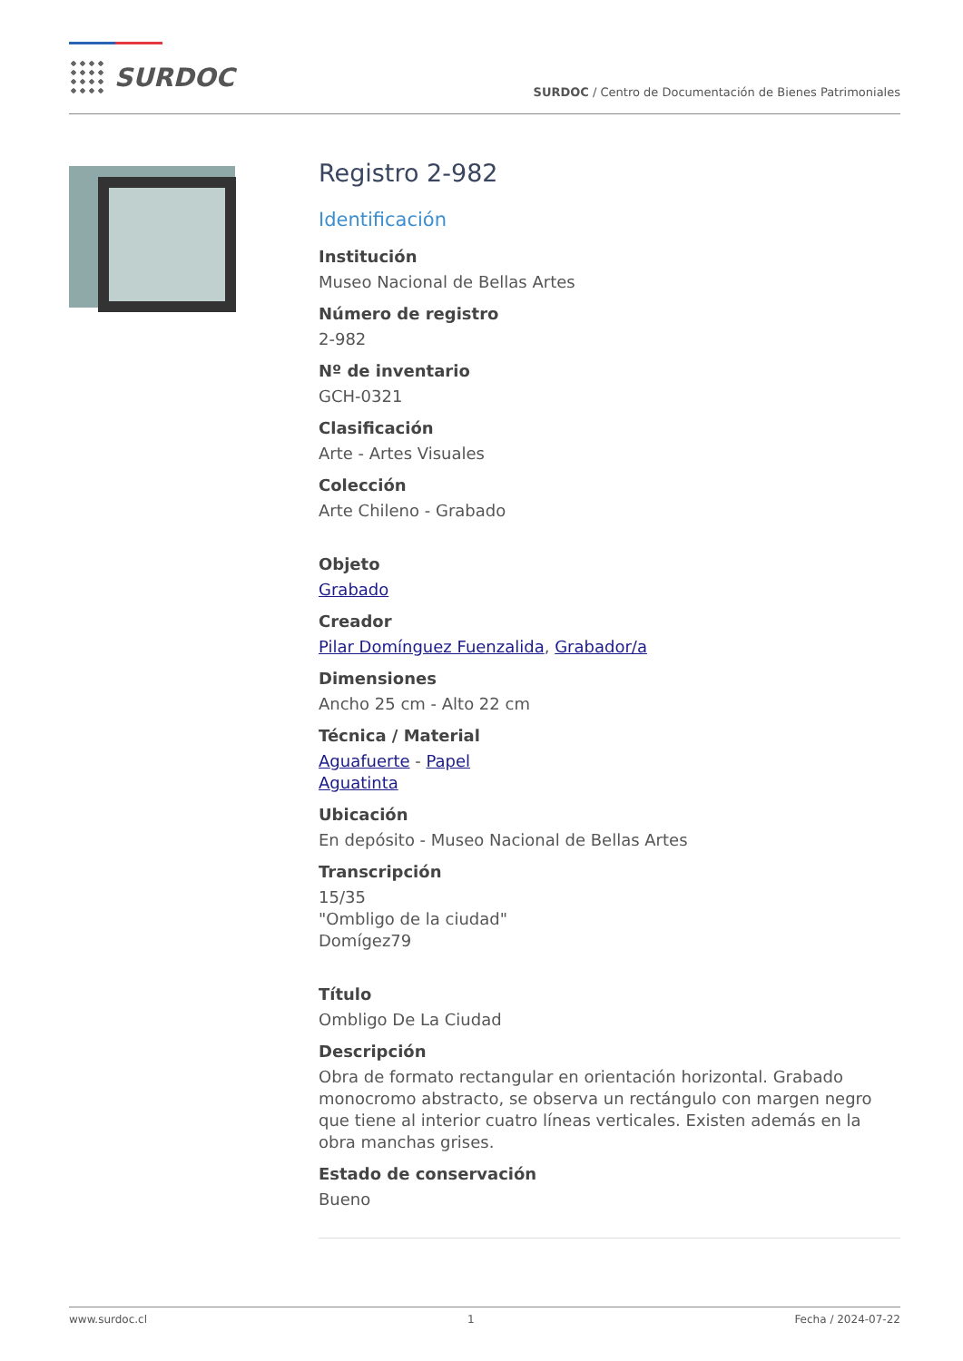SURDOC
SURDOC / Centro de Documentación de Bienes Patrimoniales
Registro 2-982
Identificación
Institución
Museo Nacional de Bellas Artes
Número de registro
2-982
Nº de inventario
GCH-0321
Clasificación
Arte - Artes Visuales
Colección
Arte Chileno - Grabado
Objeto
Grabado
Creador
Pilar Domínguez Fuenzalida, Grabador/a
Dimensiones
Ancho 25 cm - Alto 22 cm
Técnica / Material
Aguafuerte - Papel
Aguatinta
Ubicación
En depósito - Museo Nacional de Bellas Artes
Transcripción
15/35
"Ombligo de la ciudad"
Domígez79
Título
Ombligo De La Ciudad
Descripción
Obra de formato rectangular en orientación horizontal. Grabado monocromo abstracto, se observa un rectángulo con margen negro que tiene al interior cuatro líneas verticales. Existen además en la obra manchas grises.
Estado de conservación
Bueno
www.surdoc.cl 1 Fecha / 2024-07-22